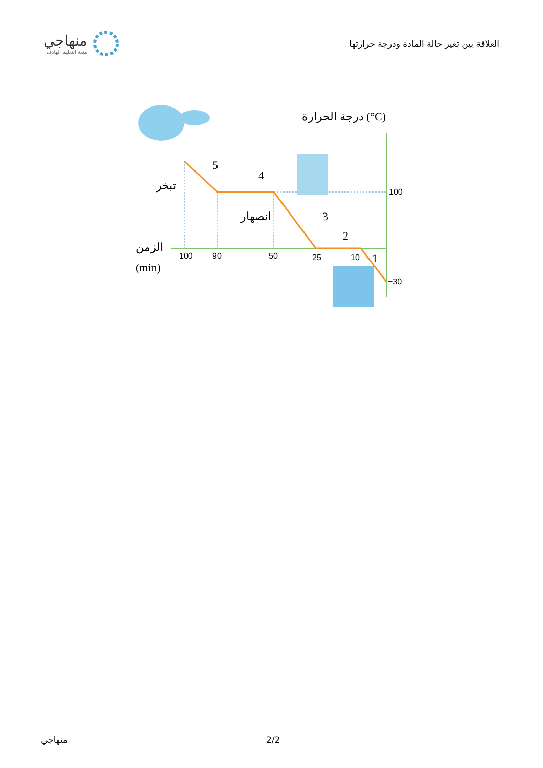منهاجي
متعة التعليم الهادف
العلاقة بين تغير حالة المادة ودرجة حرارتها
100
−30
100
90
50
25
10
5
4
3
2
1
درجة الحرارة (°C)
تبخر
انصهار
الزمن
(min)
منهاجي 2/2